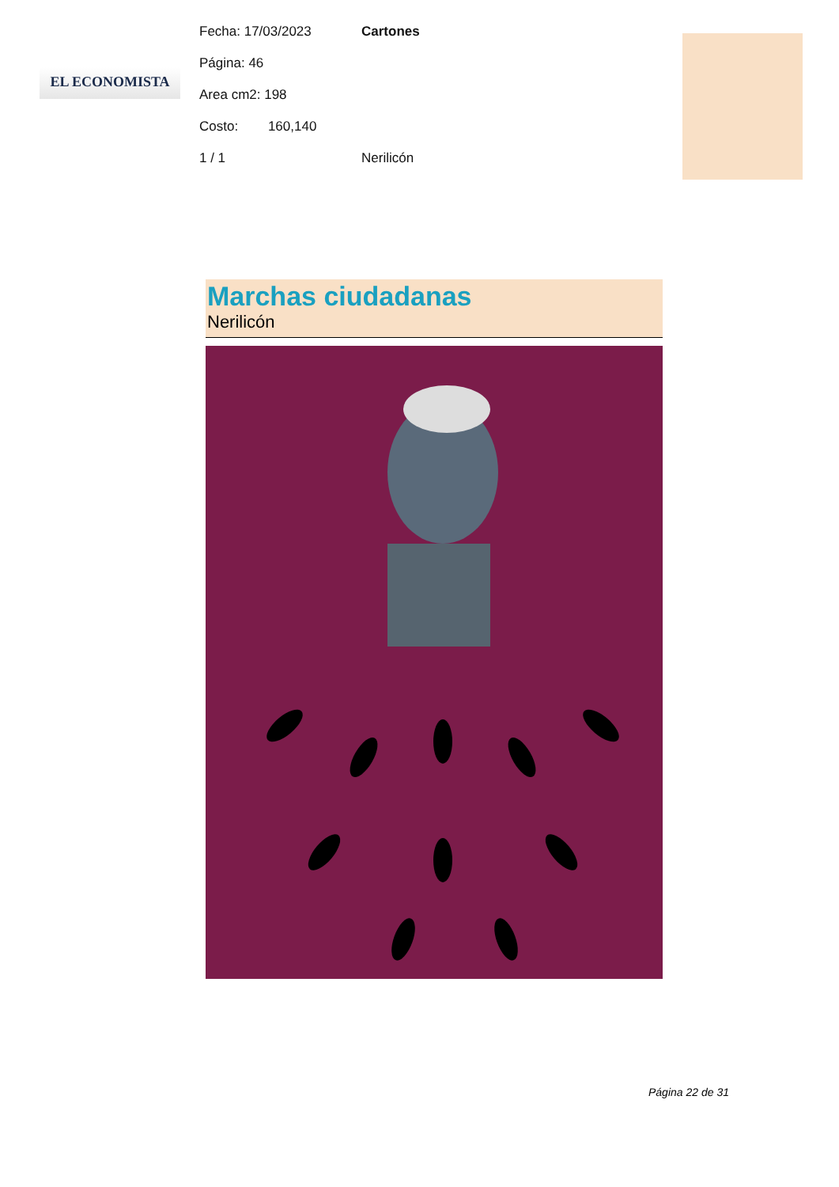EL ECONOMISTA
Fecha: 17/03/2023 Cartones
Página: 46
Area cm2: 198
Costo: 160,140
1 / 1 Nerilicón
Marchas ciudadanas
Nerilicón
Página 22 de 31